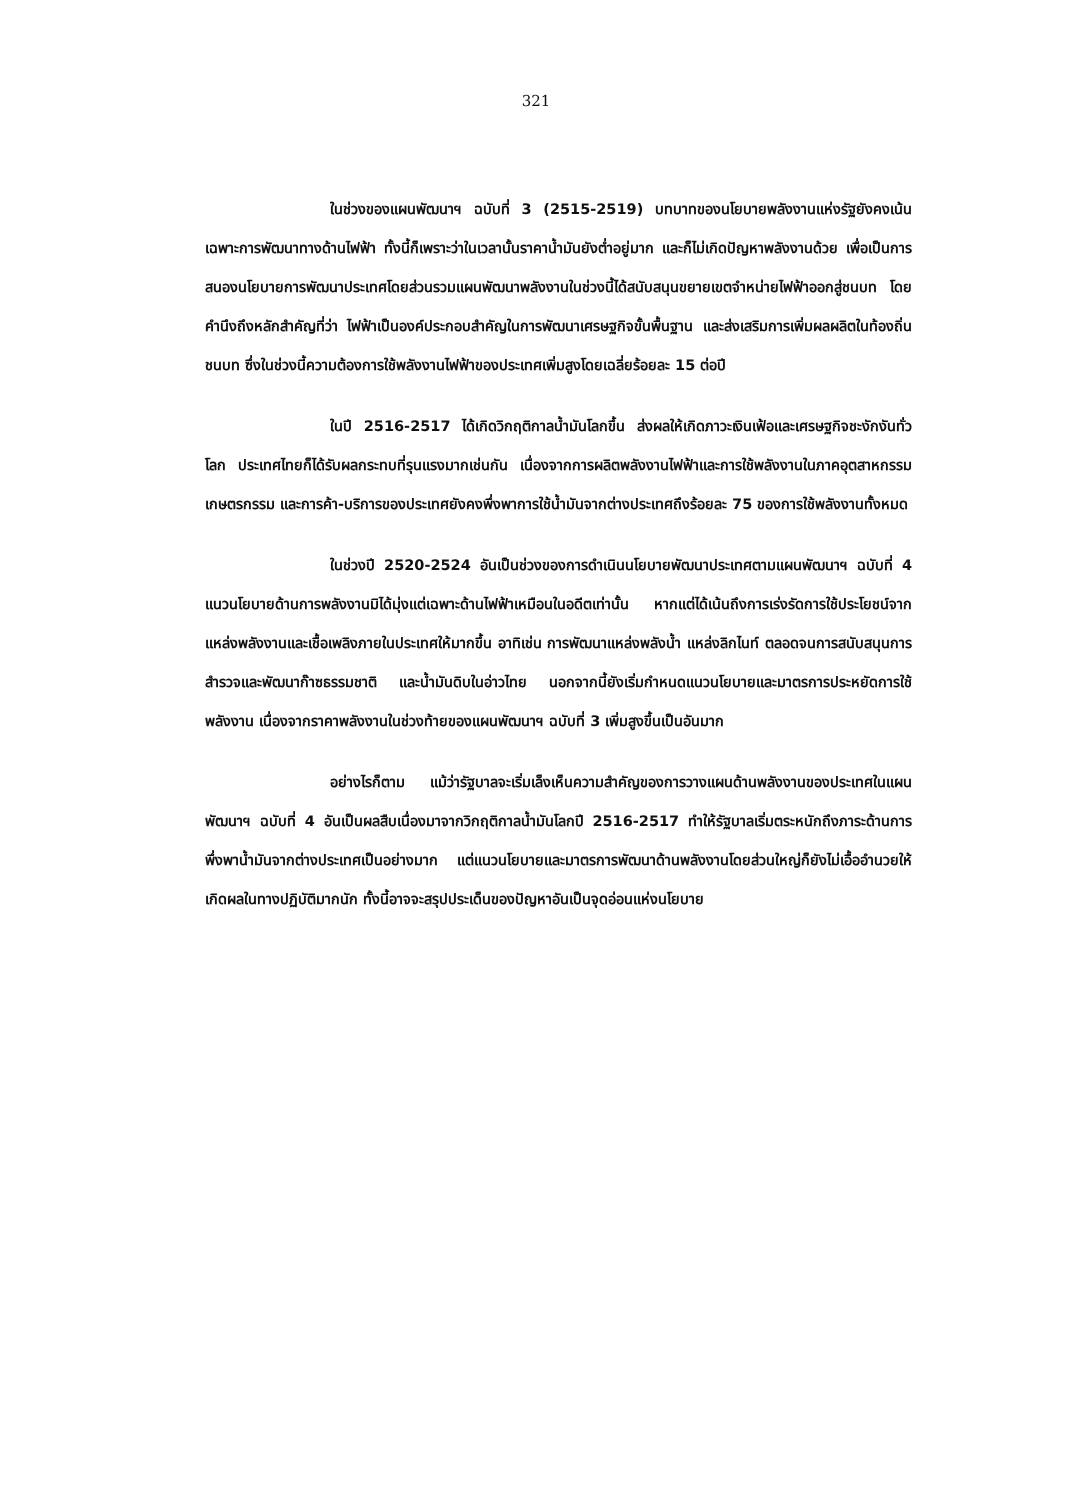321
ในช่วงของแผนพัฒนาฯ ฉบับที่ 3 (2515-2519) บทบาทของนโยบายพลังงานแห่งรัฐยังคงเน้นเฉพาะการพัฒนาทางด้านไฟฟ้า ทั้งนี้ก็เพราะว่าในเวลานั้นราคาน้ำมันยังต่ำอยู่มาก และก็ไม่เกิดปัญหาพลังงานด้วย เพื่อเป็นการสนองนโยบายการพัฒนาประเทศโดยส่วนรวมแผนพัฒนาพลังงานในช่วงนี้ได้สนับสนุนขยายเขตจำหน่ายไฟฟ้าออกสู่ชนบท โดยคำนึงถึงหลักสำคัญที่ว่า ไฟฟ้าเป็นองค์ประกอบสำคัญในการพัฒนาเศรษฐกิจขั้นพื้นฐาน และส่งเสริมการเพิ่มผลผลิตในท้องถิ่นชนบท ซึ่งในช่วงนี้ความต้องการใช้พลังงานไฟฟ้าของประเทศเพิ่มสูงโดยเฉลี่ยร้อยละ 15 ต่อปี
ในปี 2516-2517 ได้เกิดวิกฤติกาลน้ำมันโลกขึ้น ส่งผลให้เกิดภาวะเงินเฟ้อและเศรษฐกิจชะงักงันทั่วโลก ประเทศไทยก็ได้รับผลกระทบที่รุนแรงมากเช่นกัน เนื่องจากการผลิตพลังงานไฟฟ้าและการใช้พลังงานในภาคอุตสาหกรรม เกษตรกรรม และการค้า-บริการของประเทศยังคงพึ่งพาการใช้น้ำมันจากต่างประเทศถึงร้อยละ 75 ของการใช้พลังงานทั้งหมด
ในช่วงปี 2520-2524 อันเป็นช่วงของการดำเนินนโยบายพัฒนาประเทศตามแผนพัฒนาฯ ฉบับที่ 4 แนวนโยบายด้านการพลังงานมิได้มุ่งแต่เฉพาะด้านไฟฟ้าเหมือนในอดีตเท่านั้น หากแต่ได้เน้นถึงการเร่งรัดการใช้ประโยชน์จากแหล่งพลังงานและเชื้อเพลิงภายในประเทศให้มากขึ้น อาทิเช่น การพัฒนาแหล่งพลังน้ำ แหล่งลิกไนท์ ตลอดจนการสนับสนุนการสำรวจและพัฒนาก๊าซธรรมชาติ และน้ำมันดิบในอ่าวไทย นอกจากนี้ยังเริ่มกำหนดแนวนโยบายและมาตรการประหยัดการใช้พลังงาน เนื่องจากราคาพลังงานในช่วงท้ายของแผนพัฒนาฯ ฉบับที่ 3 เพิ่มสูงขึ้นเป็นอันมาก
อย่างไรก็ตาม แม้ว่ารัฐบาลจะเริ่มเล็งเห็นความสำคัญของการวางแผนด้านพลังงานของประเทศในแผนพัฒนาฯ ฉบับที่ 4 อันเป็นผลสืบเนื่องมาจากวิกฤติกาลน้ำมันโลกปี 2516-2517 ทำให้รัฐบาลเริ่มตระหนักถึงภาระด้านการพึ่งพาน้ำมันจากต่างประเทศเป็นอย่างมาก แต่แนวนโยบายและมาตรการพัฒนาด้านพลังงานโดยส่วนใหญ่ก็ยังไม่เอื้ออำนวยให้เกิดผลในทางปฏิบัติมากนัก ทั้งนี้อาจจะสรุปประเด็นของปัญหาอันเป็นจุดอ่อนแห่งนโยบาย